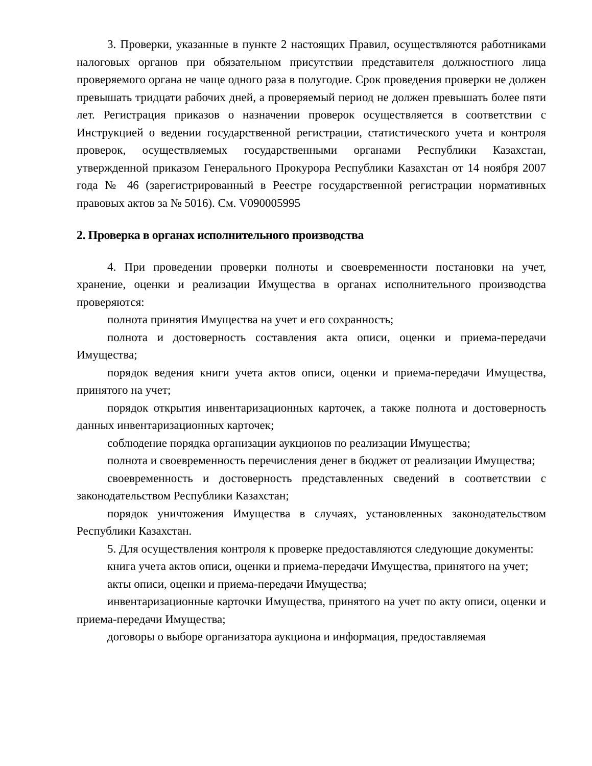3. Проверки, указанные в пункте 2 настоящих Правил, осуществляются работниками налоговых органов при обязательном присутствии представителя должностного лица проверяемого органа не чаще одного раза в полугодие. Срок проведения проверки не должен превышать тридцати рабочих дней, а проверяемый период не должен превышать более пяти лет. Регистрация приказов о назначении проверок осуществляется в соответствии с Инструкцией о ведении государственной регистрации, статистического учета и контроля проверок, осуществляемых государственными органами Республики Казахстан, утвержденной приказом Генерального Прокурора Республики Казахстан от 14 ноября 2007 года № 46 (зарегистрированный в Реестре государственной регистрации нормативных правовых актов за № 5016). См. V090005995
2. Проверка в органах исполнительного производства
4. При проведении проверки полноты и своевременности постановки на учет, хранение, оценки и реализации Имущества в органах исполнительного производства проверяются:
полнота принятия Имущества на учет и его сохранность;
полнота и достоверность составления акта описи, оценки и приема-передачи Имущества;
порядок ведения книги учета актов описи, оценки и приема-передачи Имущества, принятого на учет;
порядок открытия инвентаризационных карточек, а также полнота и достоверность данных инвентаризационных карточек;
соблюдение порядка организации аукционов по реализации Имущества;
полнота и своевременность перечисления денег в бюджет от реализации Имущества;
своевременность и достоверность представленных сведений в соответствии с законодательством Республики Казахстан;
порядок уничтожения Имущества в случаях, установленных законодательством Республики Казахстан.
5. Для осуществления контроля к проверке предоставляются следующие документы:
книга учета актов описи, оценки и приема-передачи Имущества, принятого на учет;
акты описи, оценки и приема-передачи Имущества;
инвентаризационные карточки Имущества, принятого на учет по акту описи, оценки и приема-передачи Имущества;
договоры о выборе организатора аукциона и информация, предоставляемая